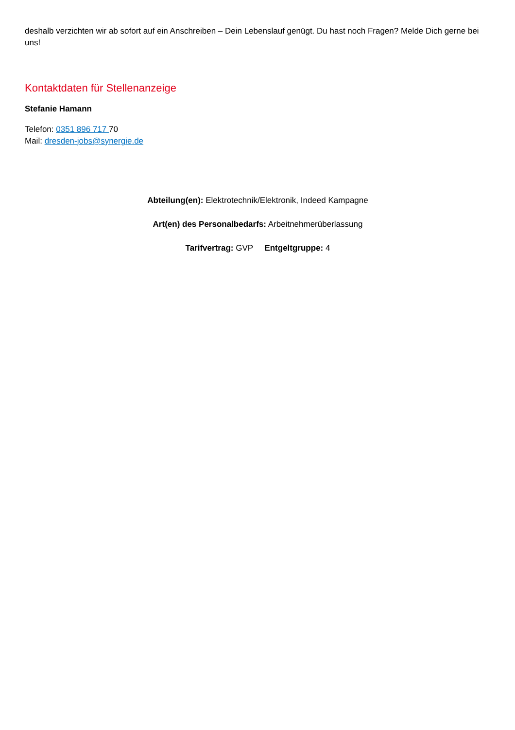deshalb verzichten wir ab sofort auf ein Anschreiben – Dein Lebenslauf genügt. Du hast noch Fragen? Melde Dich gerne bei uns!
Kontaktdaten für Stellenanzeige
Stefanie Hamann
Telefon: 0351 896 717 70
Mail: dresden-jobs@synergie.de
Abteilung(en): Elektrotechnik/Elektronik, Indeed Kampagne
Art(en) des Personalbedarfs: Arbeitnehmerüberlassung
Tarifvertrag: GVP Entgeltgruppe: 4